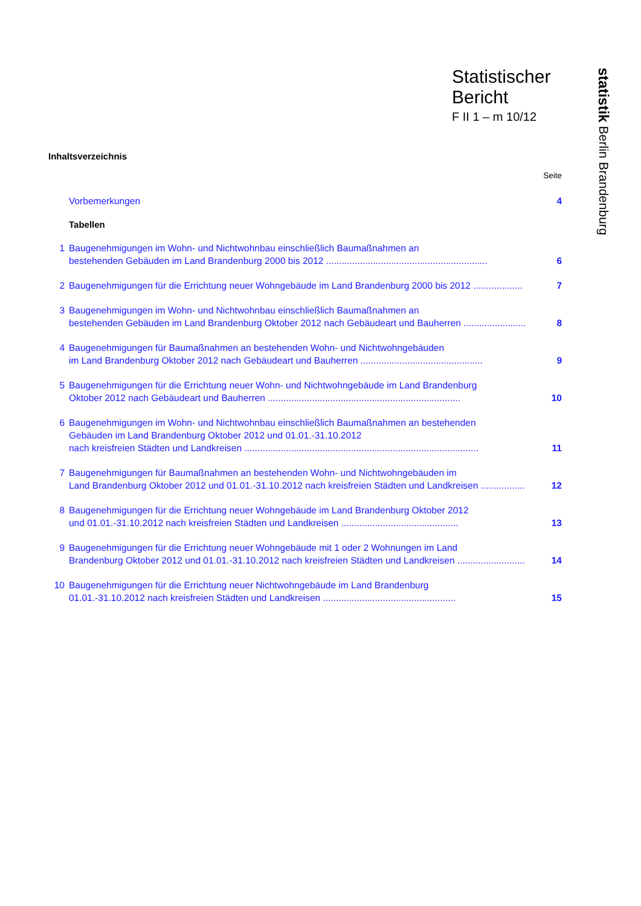Statistischer
Bericht
F II 1 – m 10/12
statistik Berlin Brandenburg
Inhaltsverzeichnis
Seite
Vorbemerkungen 4
Tabellen
1 Baugenehmigungen im Wohn- und Nichtwohnbau einschließlich Baumaßnahmen an
bestehenden Gebäuden im Land Brandenburg 2000 bis 2012 .............................................................. 6
2 Baugenehmigungen für die Errichtung neuer Wohngebäude im Land Brandenburg 2000 bis 2012 ................... 7
3 Baugenehmigungen im Wohn- und Nichtwohnbau einschließlich Baumaßnahmen an
bestehenden Gebäuden im Land Brandenburg Oktober 2012 nach Gebäudeart und Bauherren ........................ 8
4 Baugenehmigungen für Baumaßnahmen an bestehenden Wohn- und Nichtwohngebäuden
im Land Brandenburg Oktober 2012 nach Gebäudeart und Bauherren ............................................... 9
5 Baugenehmigungen für die Errichtung neuer Wohn- und Nichtwohngebäude im Land Brandenburg
Oktober 2012 nach Gebäudeart und Bauherren .......................................................................... 10
6 Baugenehmigungen im Wohn- und Nichtwohnbau einschließlich Baumaßnahmen an bestehenden
Gebäuden im Land Brandenburg Oktober 2012 und 01.01.-31.10.2012
nach kreisfreien Städten und Landkreisen .......................................................................................... 11
7 Baugenehmigungen für Baumaßnahmen an bestehenden Wohn- und Nichtwohngebäuden im
Land Brandenburg Oktober 2012 und 01.01.-31.10.2012 nach kreisfreien Städten und Landkreisen ................. 12
8 Baugenehmigungen für die Errichtung neuer Wohngebäude im Land Brandenburg Oktober 2012
und 01.01.-31.10.2012 nach kreisfreien Städten und Landkreisen ............................................. 13
9 Baugenehmigungen für die Errichtung neuer Wohngebäude mit 1 oder 2 Wohnungen im Land
Brandenburg Oktober 2012 und 01.01.-31.10.2012 nach kreisfreien Städten und Landkreisen .......................... 14
10 Baugenehmigungen für die Errichtung neuer Nichtwohngebäude im Land Brandenburg
01.01.-31.10.2012 nach kreisfreien Städten und Landkreisen ................................................... 15